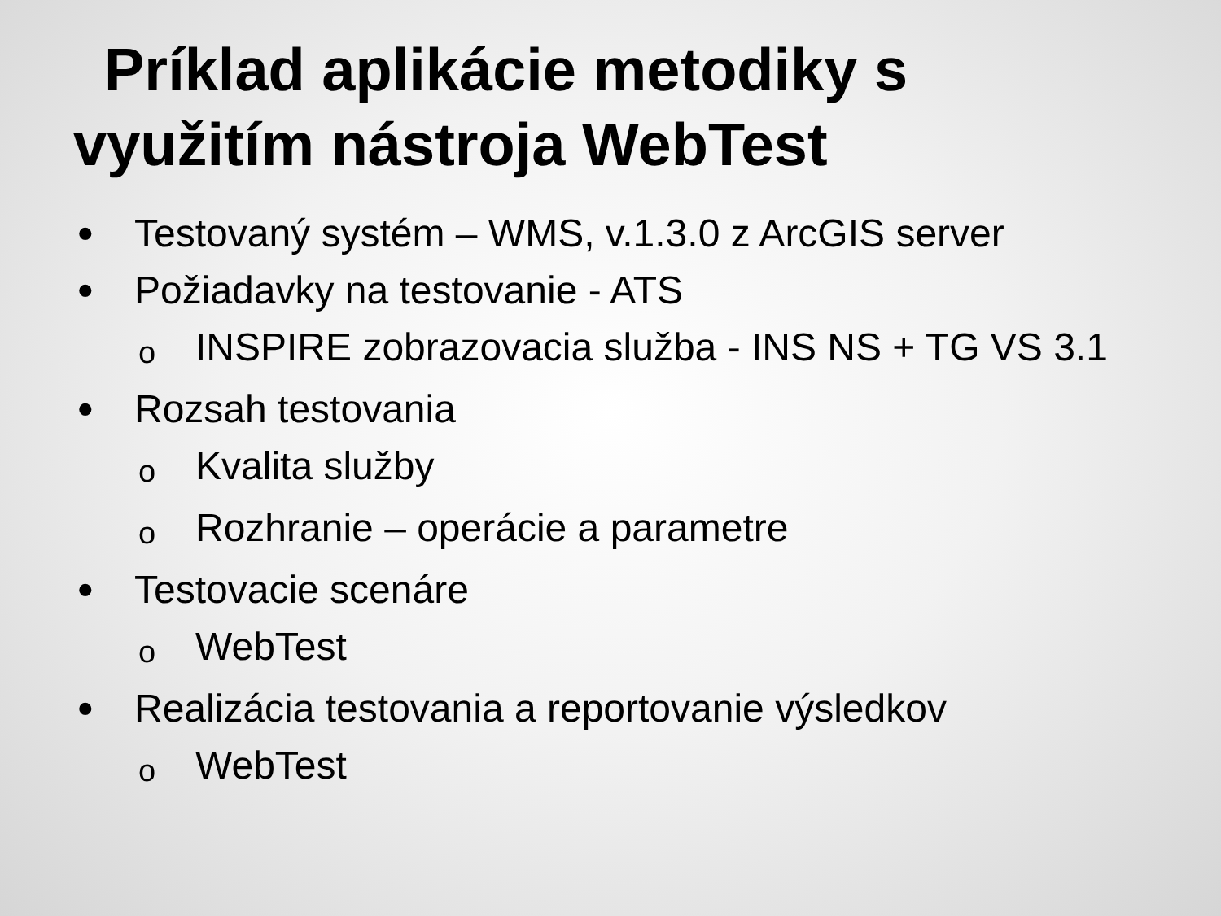Príklad aplikácie metodiky s
využitím nástroja WebTest
• Testovaný systém – WMS, v.1.3.0 z ArcGIS server
• Požiadavky na testovanie - ATS
o INSPIRE zobrazovacia služba - INS NS + TG VS 3.1
• Rozsah testovania
o Kvalita služby
o Rozhranie – operácie a parametre
• Testovacie scenáre
o WebTest
• Realizácia testovania a reportovanie výsledkov
o WebTest